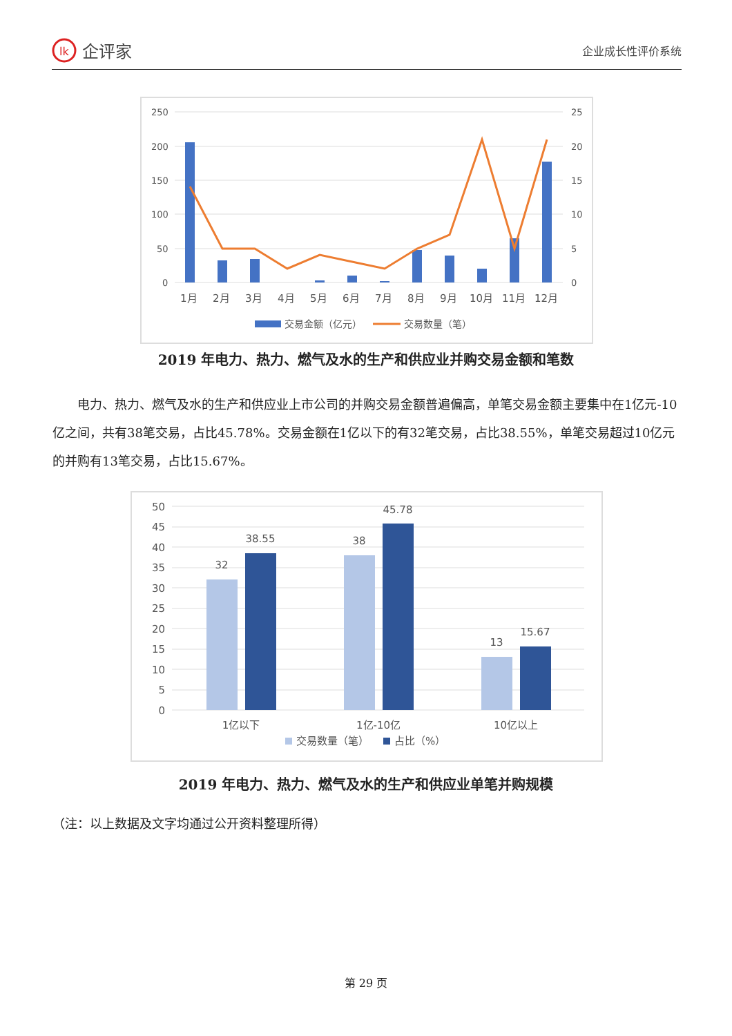lk
企评家
企业成长性评价系统
250
200
150
100
50
0
25
20
15
10
5
0
1月
2月
3月
4月
5月
6月
7月
8月
9月
10月
11月
12月
交易金额（亿元）
交易数量（笔）
2019 年电力、热力、燃气及水的生产和供应业并购交易金额和笔数
电力、热力、燃气及水的生产和供应业上市公司的并购交易金额普遍偏高，单笔交易金额主要集中在1亿元-10亿之间，共有38笔交易，占比45.78%。交易金额在1亿以下的有32笔交易，占比38.55%，单笔交易超过10亿元的并购有13笔交易，占比15.67%。
50
45
40
35
30
25
20
15
10
5
0
32
38.55
38
45.78
13
15.67
1亿以下
1亿-10亿
10亿以上
交易数量（笔）
占比（%）
2019 年电力、热力、燃气及水的生产和供应业单笔并购规模
（注：以上数据及文字均通过公开资料整理所得）
第 29 页